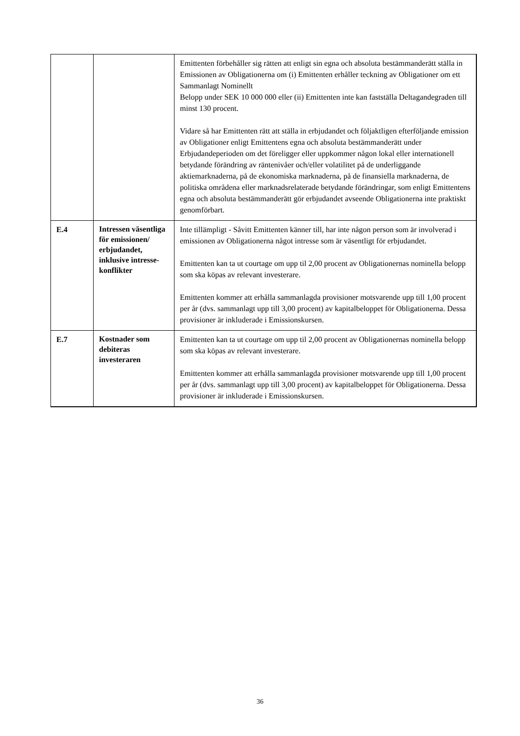| | | Emittenten förbehåller sig rätten att enligt sin egna och absoluta bestämmanderätt ställa in Emissionen av Obligationerna om (i) Emittenten erhåller teckning av Obligationer om ett Sammanlagt Nominellt Belopp under SEK 10 000 000 eller (ii) Emittenten inte kan fastställa Deltagandegraden till minst 130 procent. Vidare så har Emittenten rätt att ställa in erbjudandet och följaktligen efterföljande emission av Obligationer enligt Emittentens egna och absoluta bestämmanderätt under Erbjudandeperioden om det föreligger eller uppkommer någon lokal eller internationell betydande förändring av räntenivåer och/eller volatilitet på de underliggande aktiemarknaderna, på de ekonomiska marknaderna, på de finansiella marknaderna, de politiska områdena eller marknadsrelaterade betydande förändringar, som enligt Emittentens egna och absoluta bestämmanderätt gör erbjudandet avseende Obligationerna inte praktiskt genomförbart. |
| E.4 | Intressen väsentliga för emissionen/ erbjudandet, inklusive intresse-konflikter | Inte tillämpligt - Såvitt Emittenten känner till, har inte någon person som är involverad i emissionen av Obligationerna något intresse som är väsentligt för erbjudandet. Emittenten kan ta ut courtage om upp til 2,00 procent av Obligationernas nominella belopp som ska köpas av relevant investerare. Emittenten kommer att erhålla sammanlagda provisioner motsvarende upp till 1,00 procent per år (dvs. sammanlagt upp till 3,00 procent) av kapitalbeloppet för Obligationerna. Dessa provisioner är inkluderade i Emissionskursen. |
| E.7 | Kostnader som debiteras investeraren | Emittenten kan ta ut courtage om upp til 2,00 procent av Obligationernas nominella belopp som ska köpas av relevant investerare. Emittenten kommer att erhålla sammanlagda provisioner motsvarende upp till 1,00 procent per år (dvs. sammanlagt upp till 3,00 procent) av kapitalbeloppet för Obligationerna. Dessa provisioner är inkluderade i Emissionskursen. |
36